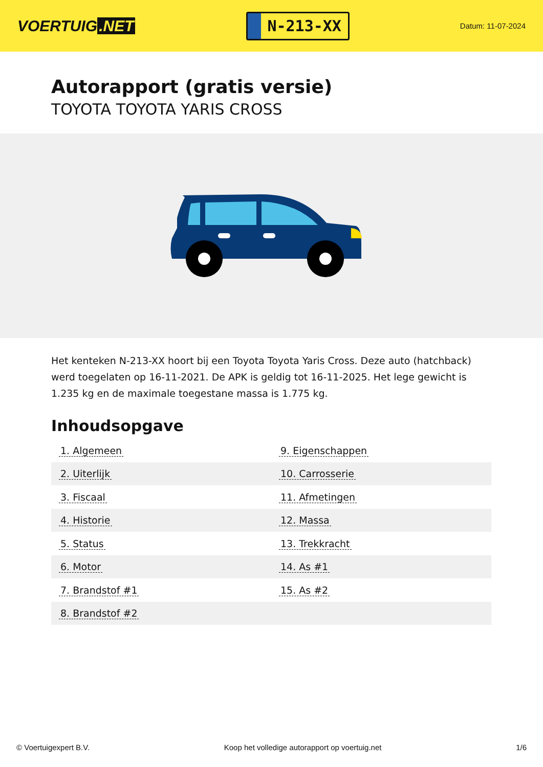VOERTUIG.NET
N-213-XX
Datum: 11-07-2024
Autorapport (gratis versie)
TOYOTA TOYOTA YARIS CROSS
Het kenteken N-213-XX hoort bij een Toyota Toyota Yaris Cross. Deze auto (hatchback) werd toegelaten op 16-11-2021. De APK is geldig tot 16-11-2025. Het lege gewicht is 1.235 kg en de maximale toegestane massa is 1.775 kg.
Inhoudsopgave
| 1. Algemeen | 9. Eigenschappen |
| 2. Uiterlijk | 10. Carrosserie |
| 3. Fiscaal | 11. Afmetingen |
| 4. Historie | 12. Massa |
| 5. Status | 13. Trekkracht |
| 6. Motor | 14. As #1 |
| 7. Brandstof #1 | 15. As #2 |
| 8. Brandstof #2 | |
© Voertuigexpert B.V. Koop het volledige autorapport op voertuig.net 1/6